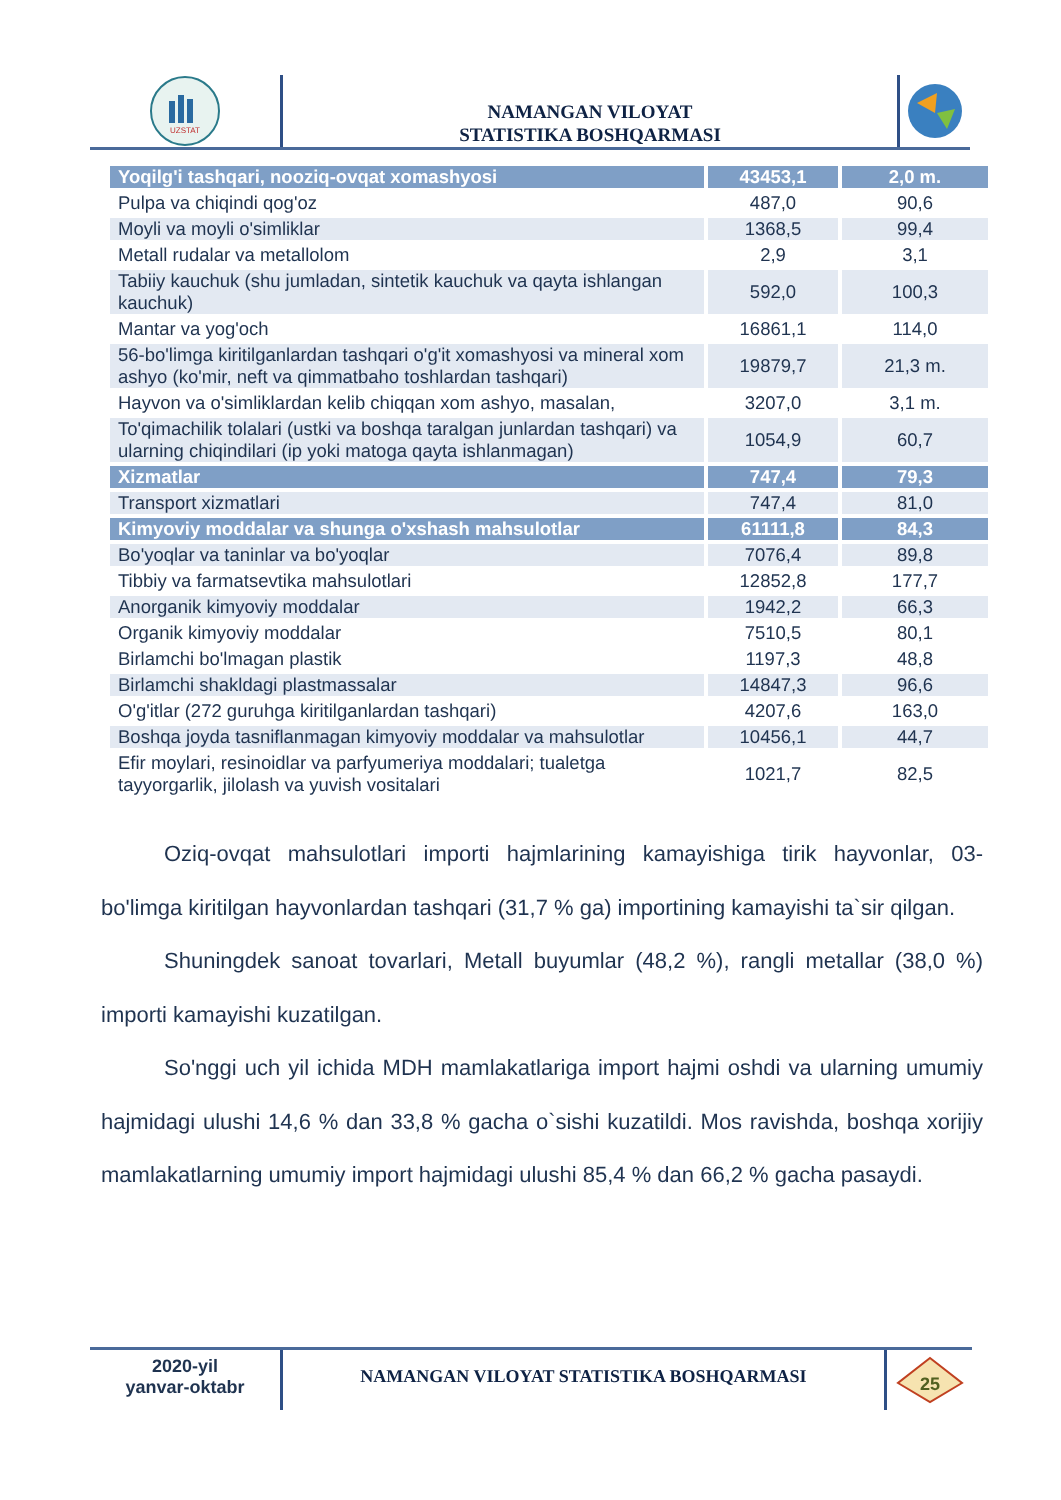UZSTAT
NAMANGAN VILOYAT
STATISTIKA BOSHQARMASI
| Yoqilg'i tashqari, nooziq-ovqat xomashyosi | 43453,1 | 2,0 m. |
| Pulpa va chiqindi qog'oz | 487,0 | 90,6 |
| Moyli va moyli o'simliklar | 1368,5 | 99,4 |
| Metall rudalar va metallolom | 2,9 | 3,1 |
| Tabiiy kauchuk (shu jumladan, sintetik kauchuk va qayta ishlangan kauchuk) | 592,0 | 100,3 |
| Mantar va yog'och | 16861,1 | 114,0 |
| 56-bo'limga kiritilganlardan tashqari o'g'it xomashyosi va mineral xom ashyo (ko'mir, neft va qimmatbaho toshlardan tashqari) | 19879,7 | 21,3 m. |
| Hayvon va o'simliklardan kelib chiqqan xom ashyo, masalan, | 3207,0 | 3,1 m. |
| To'qimachilik tolalari (ustki va boshqa taralgan junlardan tashqari) va ularning chiqindilari (ip yoki matoga qayta ishlanmagan) | 1054,9 | 60,7 |
| Xizmatlar | 747,4 | 79,3 |
| Transport xizmatlari | 747,4 | 81,0 |
| Kimyoviy moddalar va shunga o'xshash mahsulotlar | 61111,8 | 84,3 |
| Bo'yoqlar va taninlar va bo'yoqlar | 7076,4 | 89,8 |
| Tibbiy va farmatsevtika mahsulotlari | 12852,8 | 177,7 |
| Anorganik kimyoviy moddalar | 1942,2 | 66,3 |
| Organik kimyoviy moddalar | 7510,5 | 80,1 |
| Birlamchi bo'lmagan plastik | 1197,3 | 48,8 |
| Birlamchi shakldagi plastmassalar | 14847,3 | 96,6 |
| O'g'itlar (272 guruhga kiritilganlardan tashqari) | 4207,6 | 163,0 |
| Boshqa joyda tasniflanmagan kimyoviy moddalar va mahsulotlar | 10456,1 | 44,7 |
| Efir moylari, resinoidlar va parfyumeriya moddalari; tualetga tayyorgarlik, jilolash va yuvish vositalari | 1021,7 | 82,5 |
Oziq-ovqat mahsulotlari importi hajmlarining kamayishiga tirik hayvonlar, 03-bo'limga kiritilgan hayvonlardan tashqari (31,7 % ga) importining kamayishi ta`sir qilgan.
Shuningdek sanoat tovarlari, Metall buyumlar (48,2 %), rangli metallar (38,0 %) importi kamayishi kuzatilgan.
So'nggi uch yil ichida MDH mamlakatlariga import hajmi oshdi va ularning umumiy hajmidagi ulushi 14,6 % dan 33,8 % gacha o`sishi kuzatildi. Mos ravishda, boshqa xorijiy mamlakatlarning umumiy import hajmidagi ulushi 85,4 % dan 66,2 % gacha pasaydi.
2020-yil
yanvar-oktabr
NAMANGAN VILOYAT STATISTIKA BOSHQARMASI
25